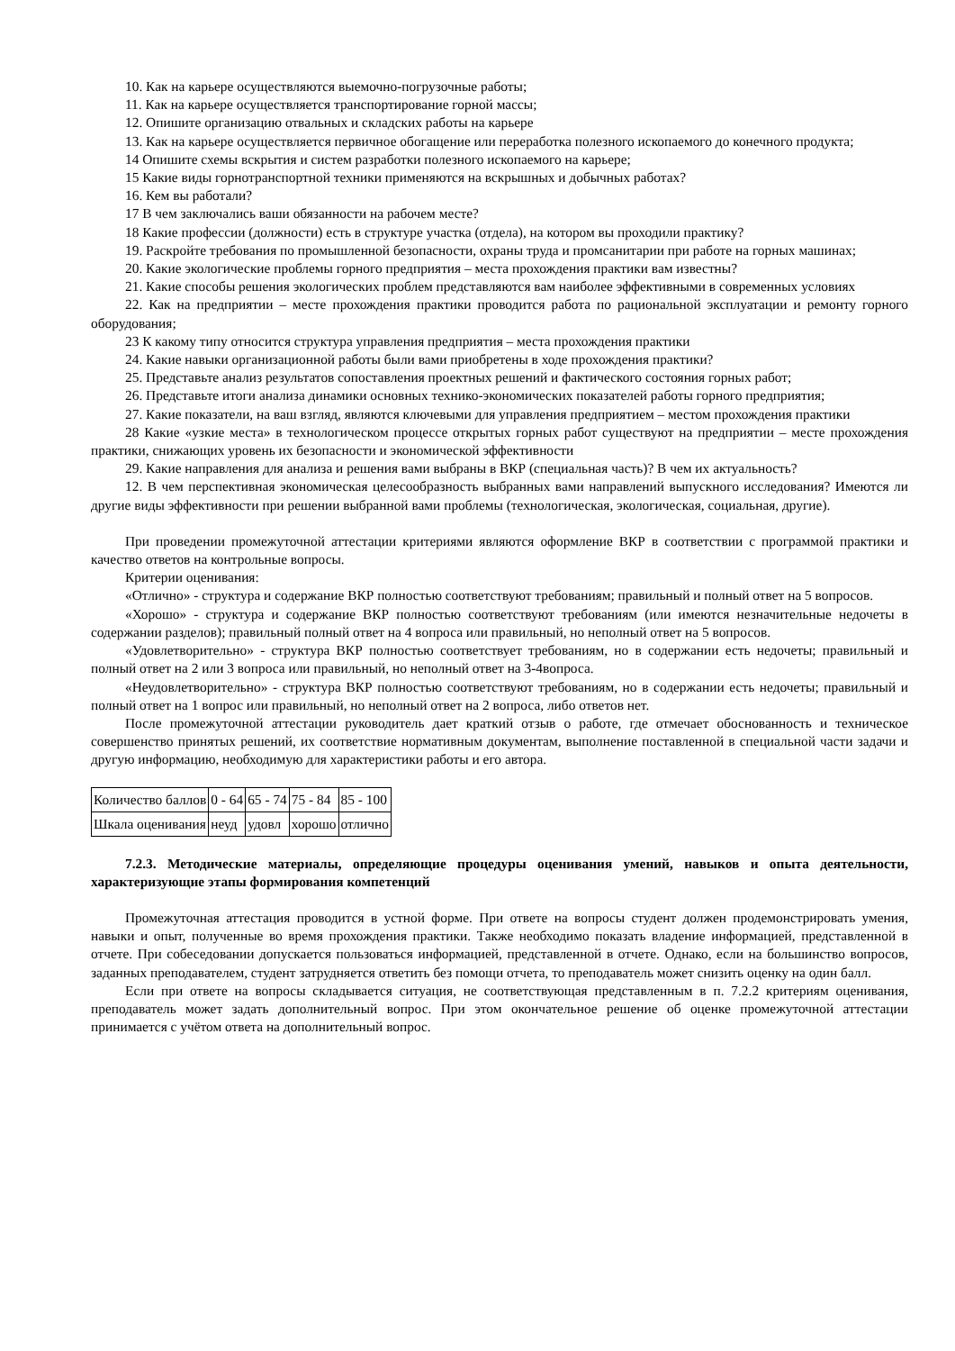10. Как на карьере осуществляются выемочно-погрузочные работы;
11. Как на карьере осуществляется транспортирование горной массы;
12. Опишите организацию отвальных и складских работы на карьере
13. Как на карьере осуществляется первичное обогащение или переработка полезного ископаемого до конечного продукта;
14 Опишите схемы вскрытия и систем разработки полезного ископаемого на карьере;
15 Какие виды горнотранспортной техники применяются на вскрышных и добычных работах?
16. Кем вы работали?
17 В чем заключались ваши обязанности на рабочем месте?
18 Какие профессии (должности) есть в структуре участка (отдела), на котором вы проходили практику?
19. Раскройте требования по промышленной безопасности, охраны труда и промсанитарии при работе на горных машинах;
20. Какие экологические проблемы горного предприятия – места прохождения практики вам известны?
21. Какие способы решения экологических проблем представляются вам наиболее эффективными в современных условиях
22. Как на предприятии – месте прохождения практики проводится работа по рациональной эксплуатации и ремонту горного оборудования;
23 К какому типу относится структура управления предприятия – места прохождения практики
24. Какие навыки организационной работы были вами приобретены в ходе прохождения практики?
25. Представьте анализ результатов сопоставления проектных решений и фактического состояния горных работ;
26. Представьте итоги анализа динамики основных технико-экономических показателей работы горного предприятия;
27. Какие показатели, на ваш взгляд, являются ключевыми для управления предприятием – местом прохождения практики
28 Какие «узкие места» в технологическом процессе открытых горных работ существуют на предприятии – месте прохождения практики, снижающих уровень их безопасности и экономической эффективности
29. Какие направления для анализа и решения вами выбраны в ВКР (специальная часть)? В чем их актуальность?
12. В чем перспективная экономическая целесообразность выбранных вами направлений выпускного исследования? Имеются ли другие виды эффективности при решении выбранной вами проблемы (технологическая, экологическая, социальная, другие).
При проведении промежуточной аттестации критериями являются оформление ВКР в соответствии с программой практики и качество ответов на контрольные вопросы.
Критерии оценивания:
«Отлично» - структура и содержание ВКР полностью соответствуют требованиям; правильный и полный ответ на 5 вопросов.
«Хорошо» - структура и содержание ВКР полностью соответствуют требованиям (или имеются незначительные недочеты в содержании разделов); правильный полный ответ на 4 вопроса или правильный, но неполный ответ на 5 вопросов.
«Удовлетворительно» - структура ВКР полностью соответствует требованиям, но в содержании есть недочеты; правильный и полный ответ на 2 или 3 вопроса или правильный, но неполный ответ на 3-4вопроса.
«Неудовлетворительно» - структура ВКР полностью соответствуют требованиям, но в содержании есть недочеты; правильный и полный ответ на 1 вопрос или правильный, но неполный ответ на 2 вопроса, либо ответов нет.
После промежуточной аттестации руководитель дает краткий отзыв о работе, где отмечает обоснованность и техническое совершенство принятых решений, их соответствие нормативным документам, выполнение поставленной в специальной части задачи и другую информацию, необходимую для характеристики работы и его автора.
| Количество баллов | 0 - 64 | 65 - 74 | 75 - 84 | 85 - 100 |
| Шкала оценивания | неуд | удовл | хорошо | отлично |
7.2.3. Методические материалы, определяющие процедуры оценивания умений, навыков и опыта деятельности, характеризующие этапы формирования компетенций
Промежуточная аттестация проводится в устной форме. При ответе на вопросы студент должен продемонстрировать умения, навыки и опыт, полученные во время прохождения практики. Также необходимо показать владение информацией, представленной в отчете. При собеседовании допускается пользоваться информацией, представленной в отчете. Однако, если на большинство вопросов, заданных преподавателем, студент затрудняется ответить без помощи отчета, то преподаватель может снизить оценку на один балл.
Если при ответе на вопросы складывается ситуация, не соответствующая представленным в п. 7.2.2 критериям оценивания, преподаватель может задать дополнительный вопрос. При этом окончательное решение об оценке промежуточной аттестации принимается с учётом ответа на дополнительный вопрос.